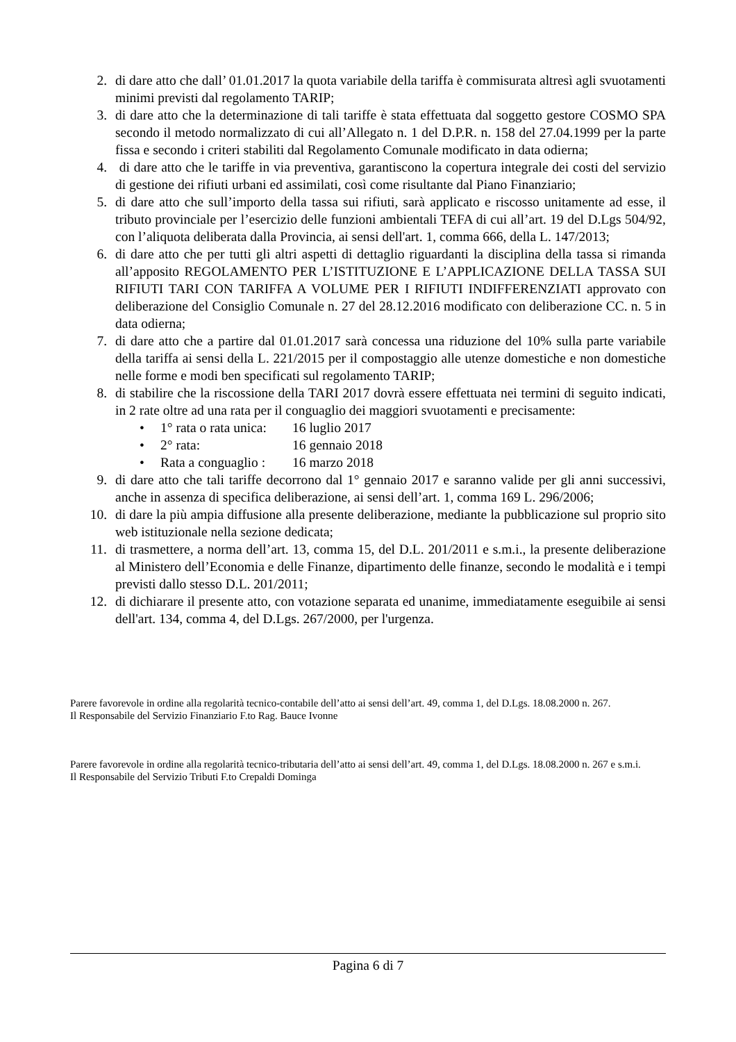2. di dare atto che dall’ 01.01.2017 la quota variabile della tariffa è commisurata altresì agli svuotamenti minimi previsti dal regolamento TARIP;
3. di dare atto che la determinazione di tali tariffe è stata effettuata dal soggetto gestore COSMO SPA secondo il metodo normalizzato di cui all’Allegato n. 1 del D.P.R. n. 158 del 27.04.1999 per la parte fissa e secondo i criteri stabiliti dal Regolamento Comunale modificato in data odierna;
4. di dare atto che le tariffe in via preventiva, garantiscono la copertura integrale dei costi del servizio di gestione dei rifiuti urbani ed assimilati, così come risultante dal Piano Finanziario;
5. di dare atto che sull’importo della tassa sui rifiuti, sarà applicato e riscosso unitamente ad esse, il tributo provinciale per l’esercizio delle funzioni ambientali TEFA di cui all’art. 19 del D.Lgs 504/92, con l’aliquota deliberata dalla Provincia, ai sensi dell'art. 1, comma 666, della L. 147/2013;
6. di dare atto che per tutti gli altri aspetti di dettaglio riguardanti la disciplina della tassa si rimanda all’apposito REGOLAMENTO PER L’ISTITUZIONE E L’APPLICAZIONE DELLA TASSA SUI RIFIUTI TARI CON TARIFFA A VOLUME PER I RIFIUTI INDIFFERENZIATI approvato con deliberazione del Consiglio Comunale n. 27 del 28.12.2016 modificato con deliberazione CC. n. 5 in data odierna;
7. di dare atto che a partire dal 01.01.2017 sarà concessa una riduzione del 10% sulla parte variabile della tariffa ai sensi della L. 221/2015 per il compostaggio alle utenze domestiche e non domestiche nelle forme e modi ben specificati sul regolamento TARIP;
8. di stabilire che la riscossione della TARI 2017 dovrà essere effettuata nei termini di seguito indicati, in 2 rate oltre ad una rata per il conguaglio dei maggiori svuotamenti e precisamente:
• 1° rata o rata unica: 16 luglio 2017
• 2° rata: 16 gennaio 2018
• Rata a conguaglio : 16 marzo 2018
9. di dare atto che tali tariffe decorrono dal 1° gennaio 2017 e saranno valide per gli anni successivi, anche in assenza di specifica deliberazione, ai sensi dell’art. 1, comma 169 L. 296/2006;
10. di dare la più ampia diffusione alla presente deliberazione, mediante la pubblicazione sul proprio sito web istituzionale nella sezione dedicata;
11. di trasmettere, a norma dell’art. 13, comma 15, del D.L. 201/2011 e s.m.i., la presente deliberazione al Ministero dell’Economia e delle Finanze, dipartimento delle finanze, secondo le modalità e i tempi previsti dallo stesso D.L. 201/2011;
12. di dichiarare il presente atto, con votazione separata ed unanime, immediatamente eseguibile ai sensi dell'art. 134, comma 4, del D.Lgs. 267/2000, per l'urgenza.
Parere favorevole in ordine alla regolarità tecnico-contabile dell’atto ai sensi dell’art. 49, comma 1, del D.Lgs. 18.08.2000 n. 267.
Il Responsabile del Servizio Finanziario F.to Rag. Bauce Ivonne
Parere favorevole in ordine alla regolarità tecnico-tributaria dell’atto ai sensi dell’art. 49, comma 1, del D.Lgs. 18.08.2000 n. 267 e s.m.i.
Il Responsabile del Servizio Tributi F.to Crepaldi Dominga
Pagina 6 di 7